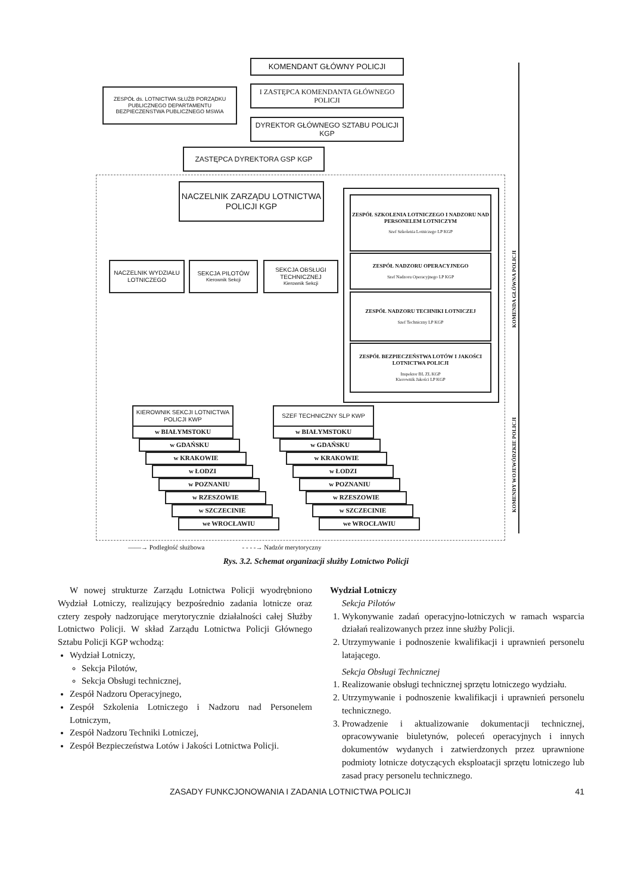KOMENDANT GŁÓWNY POLICJI
ZESPÓŁ ds. LOTNICTWA SŁUŻB PORZĄDKU PUBLICZNEGO DEPARTAMENTU BEZPIECZEŃSTWA PUBLICZNEGO MSWiA
I ZASTĘPCA KOMENDANTA GŁÓWNEGO POLICJI
DYREKTOR GŁÓWNEGO SZTABU POLICJI KGP
ZASTĘPCA DYREKTORA GSP KGP
NACZELNIK ZARZĄDU LOTNICTWA POLICJI KGP
NACZELNIK WYDZIAŁU LOTNICZEGO
SEKCJA PILOTÓW
Kierownik Sekcji
SEKCJA OBSŁUGI TECHNICZNEJ
Kierownik Sekcji
ZESPÓŁ SZKOLENIA LOTNICZEGO I NADZORU NAD PERSONELEM LOTNICZYM
Szef Szkolenia Lotniczego LP KGP
ZESPÓŁ NADZORU OPERACYJNEGO
Szef Nadzoru Operacyjnego LP KGP
ZESPÓŁ NADZORU TECHNIKI LOTNICZEJ
Szef Techniczny LP KGP
ZESPÓŁ BEZPIECZEŃSTWA LOTÓW I JAKOŚCI LOTNICTWA POLICJI
Inspektor BL ZL KGP
Kierownik Jakości LP KGP
KIEROWNIK SEKCJI LOTNICTWA POLICJI KWP
SZEF TECHNICZNY SLP KWP
w BIAŁYMSTOKU w BIAŁYMSTOKU
w GDAŃSKU w GDAŃSKU
w KRAKOWIE w KRAKOWIE
w ŁODZI w ŁODZI
w POZNANIU w POZNANIU
w RZESZOWIE w RZESZOWIE
w SZCZECINIE w SZCZECINIE
we WROCŁAWIU we WROCŁAWIU
KOMENDA GŁÓWNA POLICJI
KOMENDY WOJEWÓDZKIE POLICJI
——→ Podległość służbowa - - - -→ Nadzór merytoryczny
Rys. 3.2. Schemat organizacji służby Lotnictwo Policji
W nowej strukturze Zarządu Lotnictwa Policji wyodrębniono Wydział Lotniczy, realizujący bezpośrednio zadania lotnicze oraz cztery zespoły nadzorujące merytorycznie działalności całej Służby Lotnictwo Policji. W skład Zarządu Lotnictwa Policji Głównego Sztabu Policji KGP wchodzą:
Wydział Lotniczy,
Sekcja Pilotów,
Sekcja Obsługi technicznej,
Zespół Nadzoru Operacyjnego,
Zespół Szkolenia Lotniczego i Nadzoru nad Personelem Lotniczym,
Zespół Nadzoru Techniki Lotniczej,
Zespół Bezpieczeństwa Lotów i Jakości Lotnictwa Policji.
Wydział Lotniczy
Sekcja Pilotów
1. Wykonywanie zadań operacyjno-lotniczych w ramach wsparcia działań realizowanych przez inne służby Policji.
2. Utrzymywanie i podnoszenie kwalifikacji i uprawnień personelu latającego.
Sekcja Obsługi Technicznej
1. Realizowanie obsługi technicznej sprzętu lotniczego wydziału.
2. Utrzymywanie i podnoszenie kwalifikacji i uprawnień personelu technicznego.
3. Prowadzenie i aktualizowanie dokumentacji technicznej, opracowywanie biuletynów, poleceń operacyjnych i innych dokumentów wydanych i zatwierdzonych przez uprawnione podmioty lotnicze dotyczących eksploatacji sprzętu lotniczego lub zasad pracy personelu technicznego.
ZASADY FUNKCJONOWANIA I ZADANIA LOTNICTWA POLICJI 41